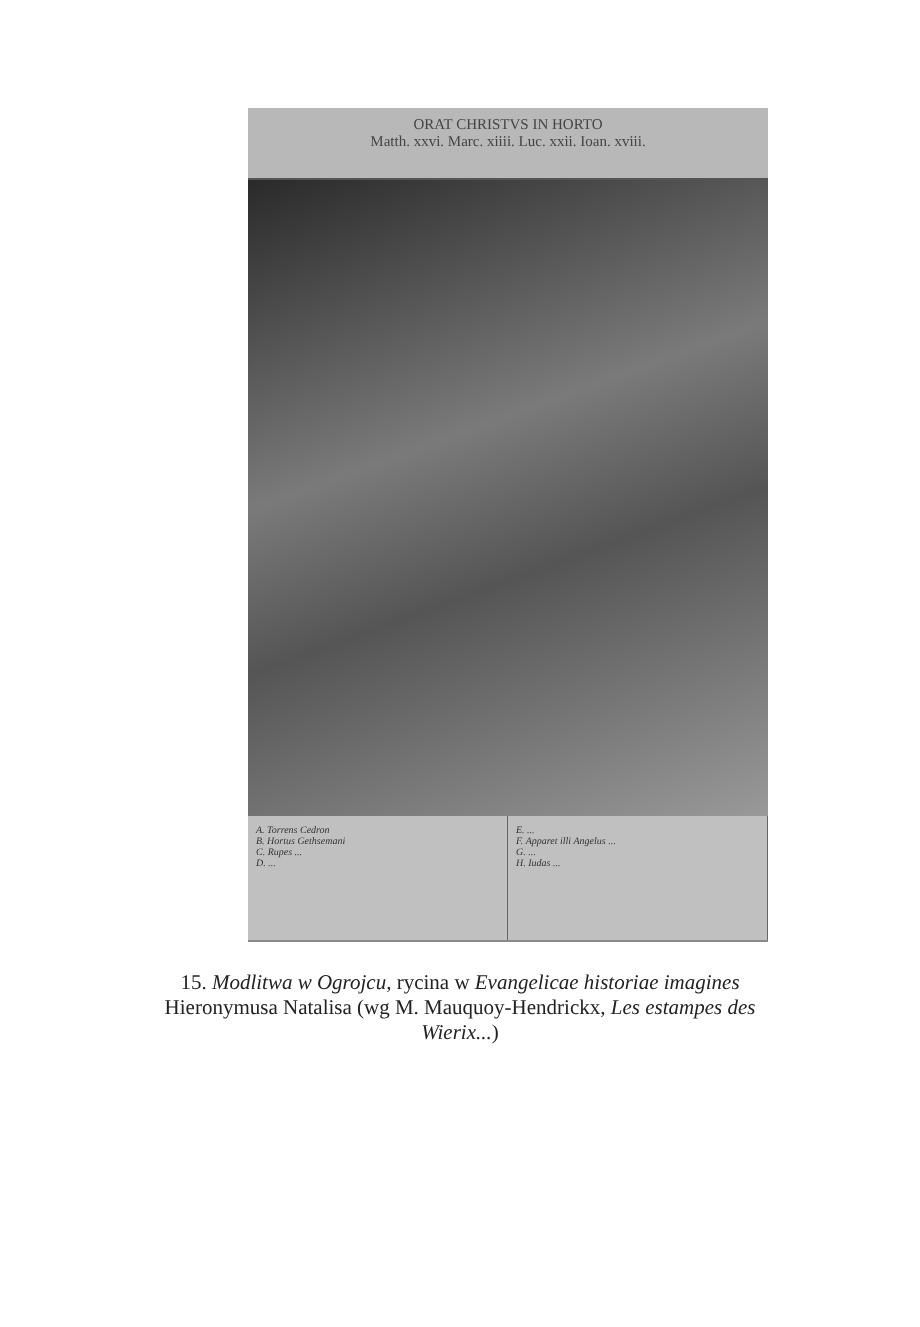ORAT CHRISTVS IN HORTO
Matth. xxvi. Marc. xiiii. Luc. xxii. Ioan. xviii.
A. Torrens Cedron
B. Hortus Gethsemani
C. Rupes ...
D. ...
E. ...
F. Apparet illi Angelus ...
G. ...
H. Iudas ...
15. Modlitwa w Ogrojcu, rycina w Evangelicae historiae imagines Hieronymusa Natalisa (wg M. Mauquoy-Hendrickx, Les estampes des Wierix...)